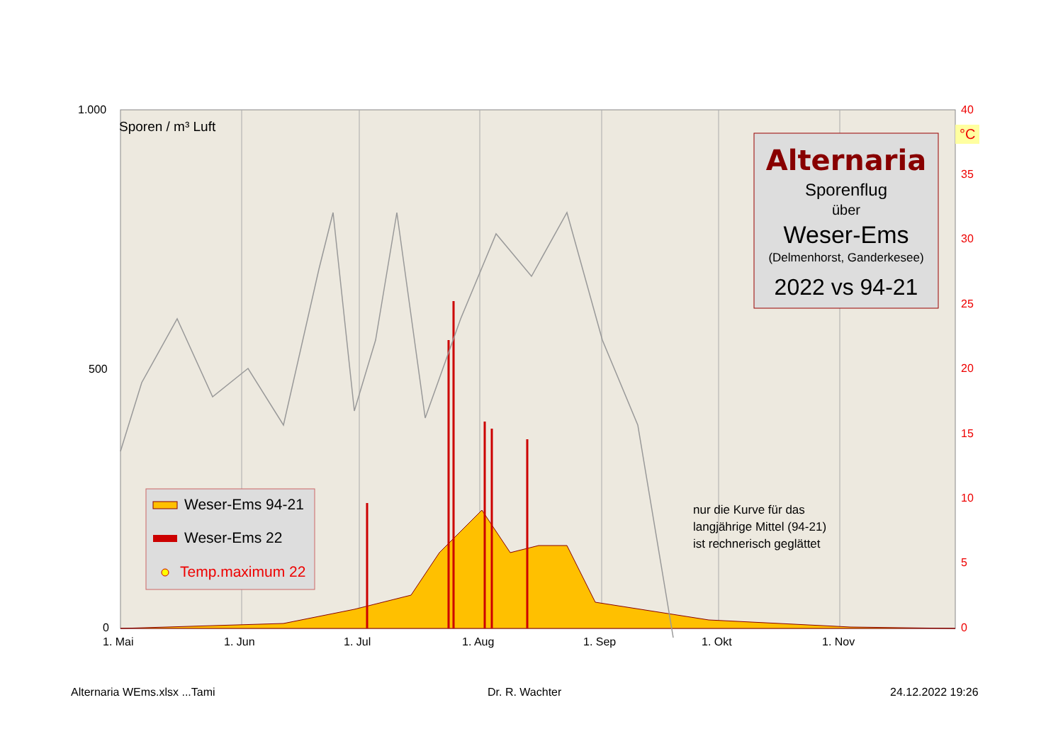1.000
500
0
Sporen / m³ Luft
40
°C
35
30
25
20
15
10
5
0
1. Mai 1. Jun 1. Jul 1. Aug 1. Sep 1. Okt 1. Nov
Alternaria
Sporenflug
über
Weser-Ems
(Delmenhorst, Ganderkesee)
2022 vs 94-21
Weser-Ems 94-21
Weser-Ems 22
Temp.maximum 22
nur die Kurve für das
langjährige Mittel (94-21)
ist rechnerisch geglättet
Alternaria WEms.xlsx ...Tami Dr. R. Wachter 24.12.2022 19:26